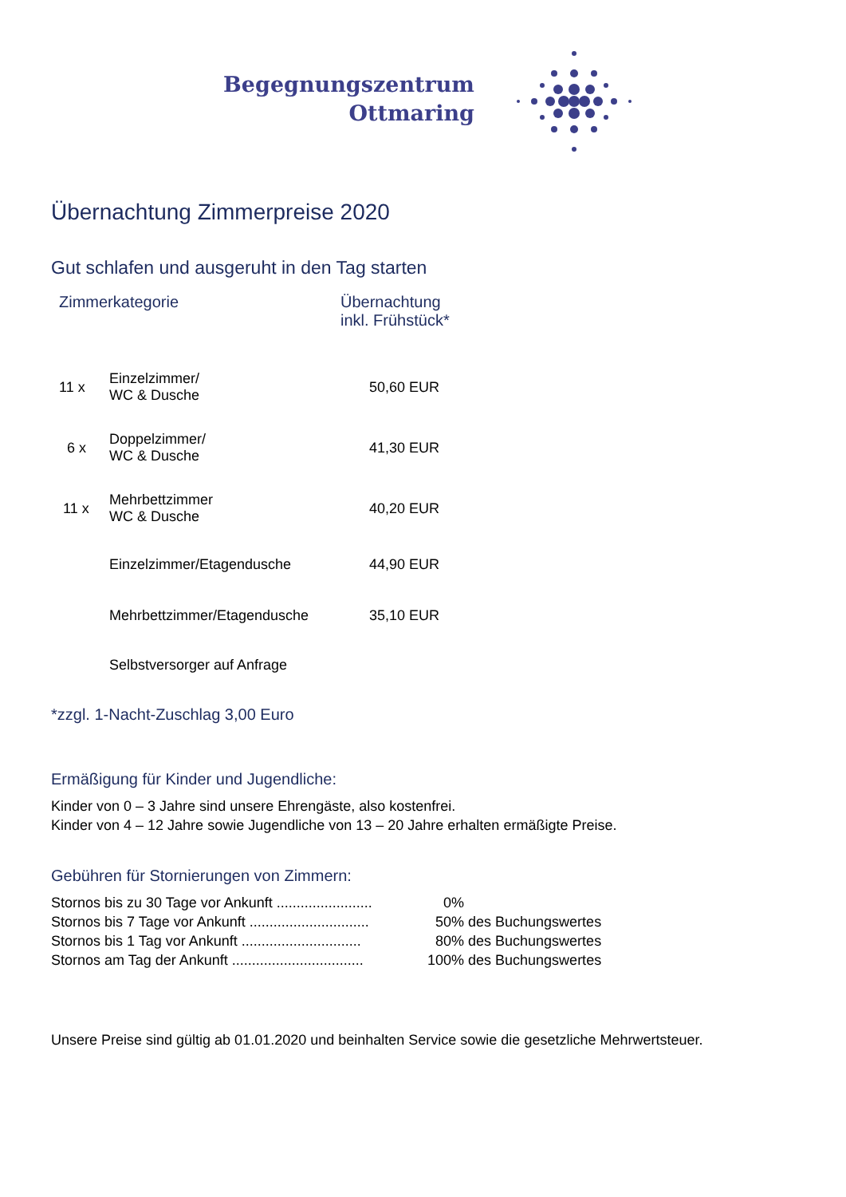Begegnungszentrum
Ottmaring
Übernachtung Zimmerpreise 2020
Gut schlafen und ausgeruht in den Tag starten
| Zimmerkategorie | | Übernachtung inkl. Frühstück* |
| --- | --- | --- |
| 11 x | Einzelzimmer/ WC & Dusche | 50,60 EUR |
| 6 x | Doppelzimmer/ WC & Dusche | 41,30 EUR |
| 11 x | Mehrbettzimmer WC & Dusche | 40,20 EUR |
| | Einzelzimmer/Etagendusche | 44,90 EUR |
| | Mehrbettzimmer/Etagendusche | 35,10 EUR |
| | Selbstversorger auf Anfrage | |
*zzgl. 1-Nacht-Zuschlag 3,00 Euro
Ermäßigung für Kinder und Jugendliche:
Kinder von 0 – 3 Jahre sind unsere Ehrengäste, also kostenfrei.
Kinder von 4 – 12 Jahre sowie Jugendliche von 13 – 20 Jahre erhalten ermäßigte Preise.
Gebühren für Stornierungen von Zimmern:
| Stornos bis zu 30 Tage vor Ankunft ........................ | 0% |
| Stornos bis 7 Tage vor Ankunft .............................. | 50% des Buchungswertes |
| Stornos bis 1 Tag vor Ankunft .............................. | 80% des Buchungswertes |
| Stornos am Tag der Ankunft ................................. | 100% des Buchungswertes |
Unsere Preise sind gültig ab 01.01.2020 und beinhalten Service sowie die gesetzliche Mehrwertsteuer.